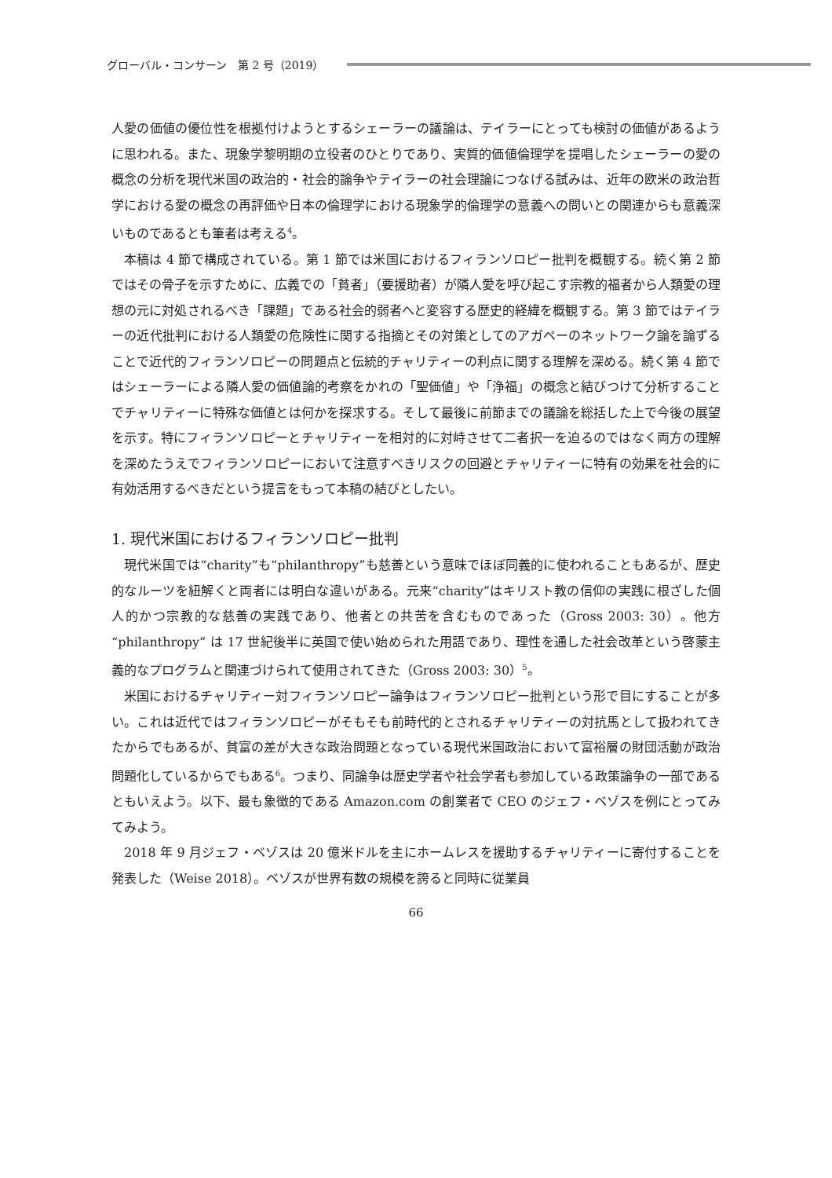グローバル・コンサーン　第 2 号（2019）
人愛の価値の優位性を根拠付けようとするシェーラーの議論は、テイラーにとっても検討の価値があるように思われる。また、現象学黎明期の立役者のひとりであり、実質的価値倫理学を提唱したシェーラーの愛の概念の分析を現代米国の政治的・社会的論争やテイラーの社会理論につなげる試みは、近年の欧米の政治哲学における愛の概念の再評価や日本の倫理学における現象学的倫理学の意義への問いとの関連からも意義深いものであるとも筆者は考える<sup>4</sup>。
本稿は 4 節で構成されている。第 1 節では米国におけるフィランソロピー批判を概観する。続く第 2 節ではその骨子を示すために、広義での「貧者」（要援助者）が隣人愛を呼び起こす宗教的福者から人類愛の理想の元に対処されるべき「課題」である社会的弱者へと変容する歴史的経緯を概観する。第 3 節ではテイラーの近代批判における人類愛の危険性に関する指摘とその対策としてのアガペーのネットワーク論を論ずることで近代的フィランソロピーの問題点と伝統的チャリティーの利点に関する理解を深める。続く第 4 節ではシェーラーによる隣人愛の価値論的考察をかれの「聖価値」や「浄福」の概念と結びつけて分析することでチャリティーに特殊な価値とは何かを探求する。そして最後に前節までの議論を総括した上で今後の展望を示す。特にフィランソロピーとチャリティーを相対的に対峙させて二者択一を迫るのではなく両方の理解を深めたうえでフィランソロピーにおいて注意すべきリスクの回避とチャリティーに特有の効果を社会的に有効活用するべきだという提言をもって本稿の結びとしたい。
1. 現代米国におけるフィランソロピー批判
現代米国では“charity”も“philanthropy”も慈善という意味でほぼ同義的に使われることもあるが、歴史的なルーツを紐解くと両者には明白な違いがある。元来“charity”はキリスト教の信仰の実践に根ざした個人的かつ宗教的な慈善の実践であり、他者との共苦を含むものであった（Gross 2003: 30）。他方 “philanthropy” は 17 世紀後半に英国で使い始められた用語であり、理性を通した社会改革という啓蒙主義的なプログラムと関連づけられて使用されてきた（Gross 2003: 30）<sup>5</sup>。
米国におけるチャリティー対フィランソロピー論争はフィランソロピー批判という形で目にすることが多い。これは近代ではフィランソロピーがそもそも前時代的とされるチャリティーの対抗馬として扱われてきたからでもあるが、貧富の差が大きな政治問題となっている現代米国政治において富裕層の財団活動が政治問題化しているからでもある<sup>6</sup>。つまり、同論争は歴史学者や社会学者も参加している政策論争の一部であるともいえよう。以下、最も象徴的である Amazon.com の創業者で CEO のジェフ・ベゾスを例にとってみてみよう。
2018 年 9 月ジェフ・ベゾスは 20 億米ドルを主にホームレスを援助するチャリティーに寄付することを発表した（Weise 2018）。ベゾスが世界有数の規模を誇ると同時に従業員
66